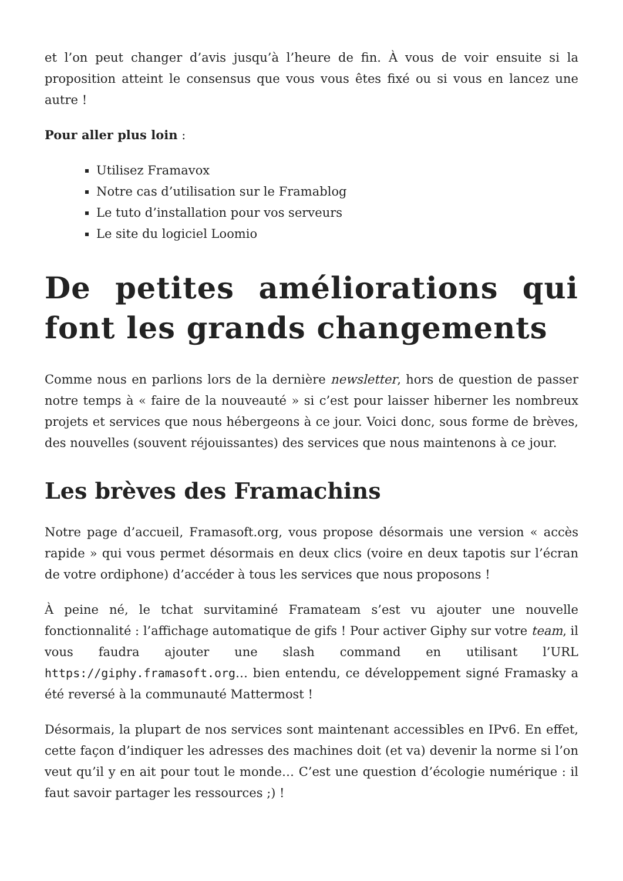et l’on peut changer d’avis jusqu’à l’heure de fin. À vous de voir ensuite si la proposition atteint le consensus que vous vous êtes fixé ou si vous en lancez une autre !
Pour aller plus loin :
Utilisez Framavox
Notre cas d’utilisation sur le Framablog
Le tuto d’installation pour vos serveurs
Le site du logiciel Loomio
De petites améliorations qui font les grands changements
Comme nous en parlions lors de la dernière newsletter, hors de question de passer notre temps à « faire de la nouveauté » si c’est pour laisser hiberner les nombreux projets et services que nous hébergeons à ce jour. Voici donc, sous forme de brèves, des nouvelles (souvent réjouissantes) des services que nous maintenons à ce jour.
Les brèves des Framachins
Notre page d’accueil, Framasoft.org, vous propose désormais une version « accès rapide » qui vous permet désormais en deux clics (voire en deux tapotis sur l’écran de votre ordiphone) d’accéder à tous les services que nous proposons !
À peine né, le tchat survitaminé Framateam s’est vu ajouter une nouvelle fonctionnalité : l’affichage automatique de gifs ! Pour activer Giphy sur votre team, il vous faudra ajouter une slash command en utilisant l’URL https://giphy.framasoft.org… bien entendu, ce développement signé Framasky a été reversé à la communauté Mattermost !
Désormais, la plupart de nos services sont maintenant accessibles en IPv6. En effet, cette façon d’indiquer les adresses des machines doit (et va) devenir la norme si l’on veut qu’il y en ait pour tout le monde… C’est une question d’écologie numérique : il faut savoir partager les ressources ;) !